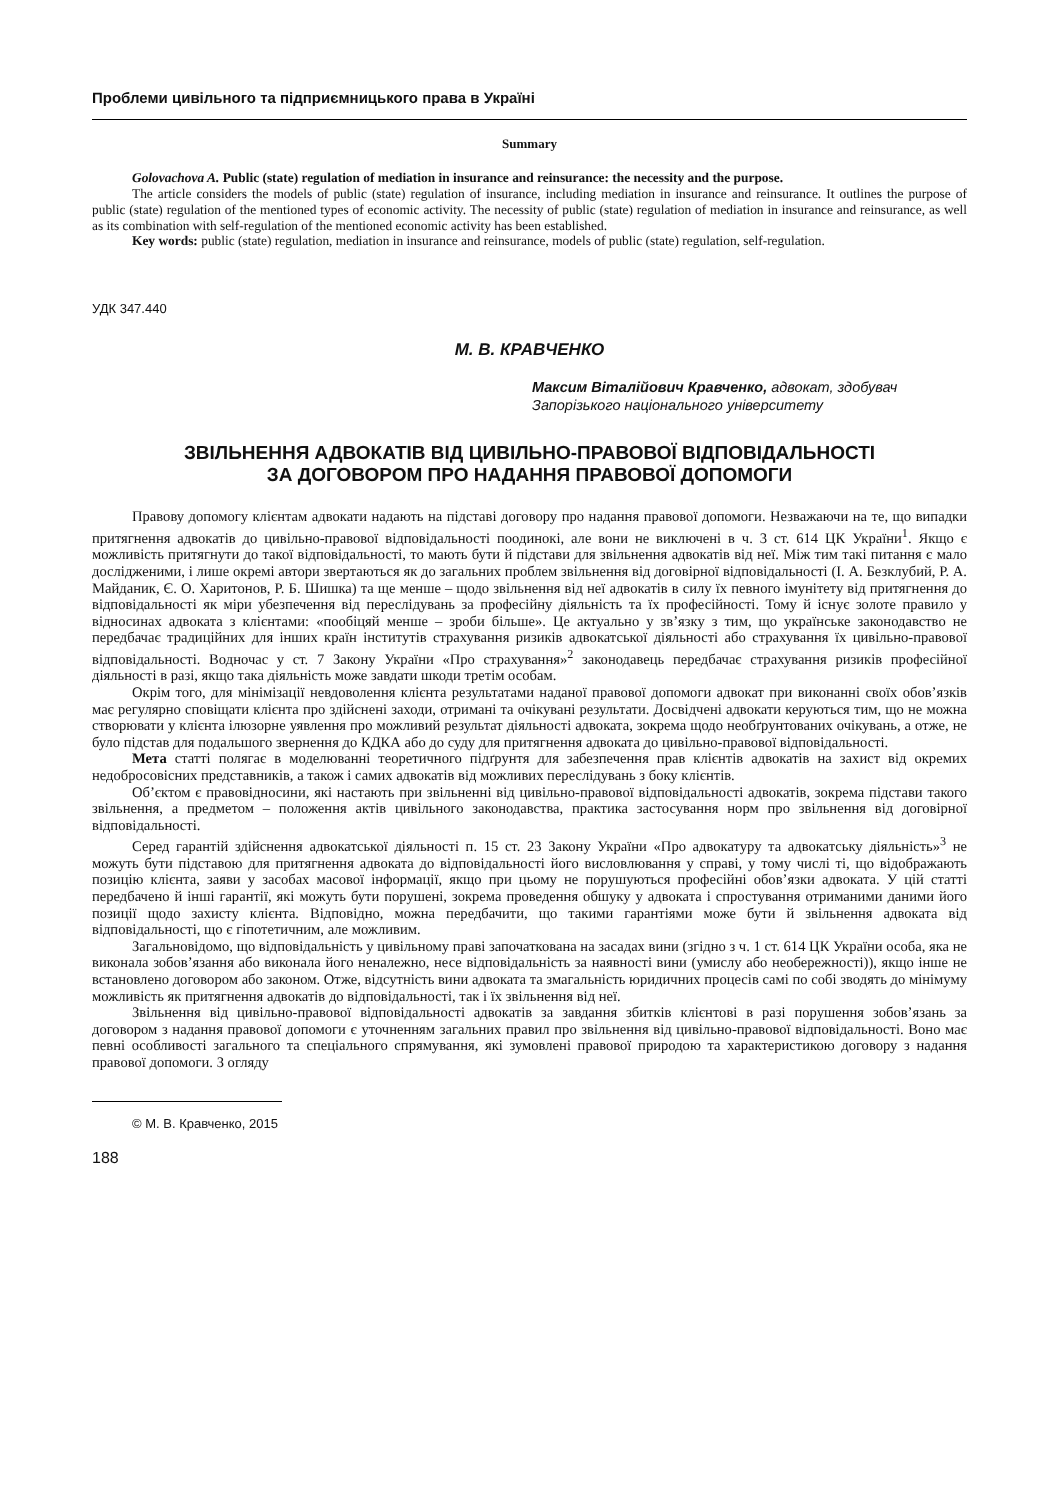Проблеми цивільного та підприємницького права в Україні
Summary
Golovachova A. Public (state) regulation of mediation in insurance and reinsurance: the necessity and the purpose.
The article considers the models of public (state) regulation of insurance, including mediation in insurance and reinsurance. It outlines the purpose of public (state) regulation of the mentioned types of economic activity. The necessity of public (state) regulation of mediation in insurance and reinsurance, as well as its combination with self-regulation of the mentioned economic activity has been established.
Key words: public (state) regulation, mediation in insurance and reinsurance, models of public (state) regulation, self-regulation.
УДК 347.440
М. В. КРАВЧЕНКО
Максим Віталійович Кравченко, адвокат, здобувач Запорізького національного університету
ЗВІЛЬНЕННЯ АДВОКАТІВ ВІД ЦИВІЛЬНО-ПРАВОВОЇ ВІДПОВІДАЛЬНОСТІ
ЗА ДОГОВОРОМ ПРО НАДАННЯ ПРАВОВОЇ ДОПОМОГИ
Правову допомогу клієнтам адвокати надають на підставі договору про надання правової допомоги. Незважаючи на те, що випадки притягнення адвокатів до цивільно-правової відповідальності поодинокі, але вони не виключені в ч. 3 ст. 614 ЦК України<sup>1</sup>. Якщо є можливість притягнути до такої відповідальності, то мають бути й підстави для звільнення адвокатів від неї. Між тим такі питання є мало дослідженими, і лише окремі автори звертаються як до загальних проблем звільнення від договірної відповідальності (І. А. Безклубий, Р. А. Майданик, Є. О. Харитонов, Р. Б. Шишка) та ще менше – щодо звільнення від неї адвокатів в силу їх певного імунітету від притягнення до відповідальності як міри убезпечення від переслідувань за професійну діяльність та їх професійності. Тому й існує золоте правило у відносинах адвоката з клієнтами: «пообіцяй менше – зроби більше». Це актуально у зв’язку з тим, що українське законодавство не передбачає традиційних для інших країн інститутів страхування ризиків адвокатської діяльності або страхування їх цивільно-правової відповідальності. Водночас у ст. 7 Закону України «Про страхування»<sup>2</sup> законодавець передбачає страхування ризиків професійної діяльності в разі, якщо така діяльність може завдати шкоди третім особам.
Окрім того, для мінімізації невдоволення клієнта результатами наданої правової допомоги адвокат при виконанні своїх обов’язків має регулярно сповіщати клієнта про здійснені заходи, отримані та очікувані результати. Досвідчені адвокати керуються тим, що не можна створювати у клієнта ілюзорне уявлення про можливий результат діяльності адвоката, зокрема щодо необґрунтованих очікувань, а отже, не було підстав для подальшого звернення до КДКА або до суду для притягнення адвоката до цивільно-правової відповідальності.
Мета статті полягає в моделюванні теоретичного підґрунтя для забезпечення прав клієнтів адвокатів на захист від окремих недобросовісних представників, а також і самих адвокатів від можливих переслідувань з боку клієнтів.
Об’єктом є правовідносини, які настають при звільненні від цивільно-правової відповідальності адвокатів, зокрема підстави такого звільнення, а предметом – положення актів цивільного законодавства, практика застосування норм про звільнення від договірної відповідальності.
Серед гарантій здійснення адвокатської діяльності п. 15 ст. 23 Закону України «Про адвокатуру та адвокатську діяльність»<sup>3</sup> не можуть бути підставою для притягнення адвоката до відповідальності його висловлювання у справі, у тому числі ті, що відображають позицію клієнта, заяви у засобах масової інформації, якщо при цьому не порушуються професійні обов’язки адвоката. У цій статті передбачено й інші гарантії, які можуть бути порушені, зокрема проведення обшуку у адвоката і спростування отриманими даними його позиції щодо захисту клієнта. Відповідно, можна передбачити, що такими гарантіями може бути й звільнення адвоката від відповідальності, що є гіпотетичним, але можливим.
Загальновідомо, що відповідальність у цивільному праві започаткована на засадах вини (згідно з ч. 1 ст. 614 ЦК України особа, яка не виконала зобов’язання або виконала його неналежно, несе відповідальність за наявності вини (умислу або необережності)), якщо інше не встановлено договором або законом. Отже, відсутність вини адвоката та змагальність юридичних процесів самі по собі зводять до мінімуму можливість як притягнення адвокатів до відповідальності, так і їх звільнення від неї.
Звільнення від цивільно-правової відповідальності адвокатів за завдання збитків клієнтові в разі порушення зобов’язань за договором з надання правової допомоги є уточненням загальних правил про звільнення від цивільно-правової відповідальності. Воно має певні особливості загального та спеціального спрямування, які зумовлені правової природою та характеристикою договору з надання правової допомоги. З огляду
© М. В. Кравченко, 2015
188